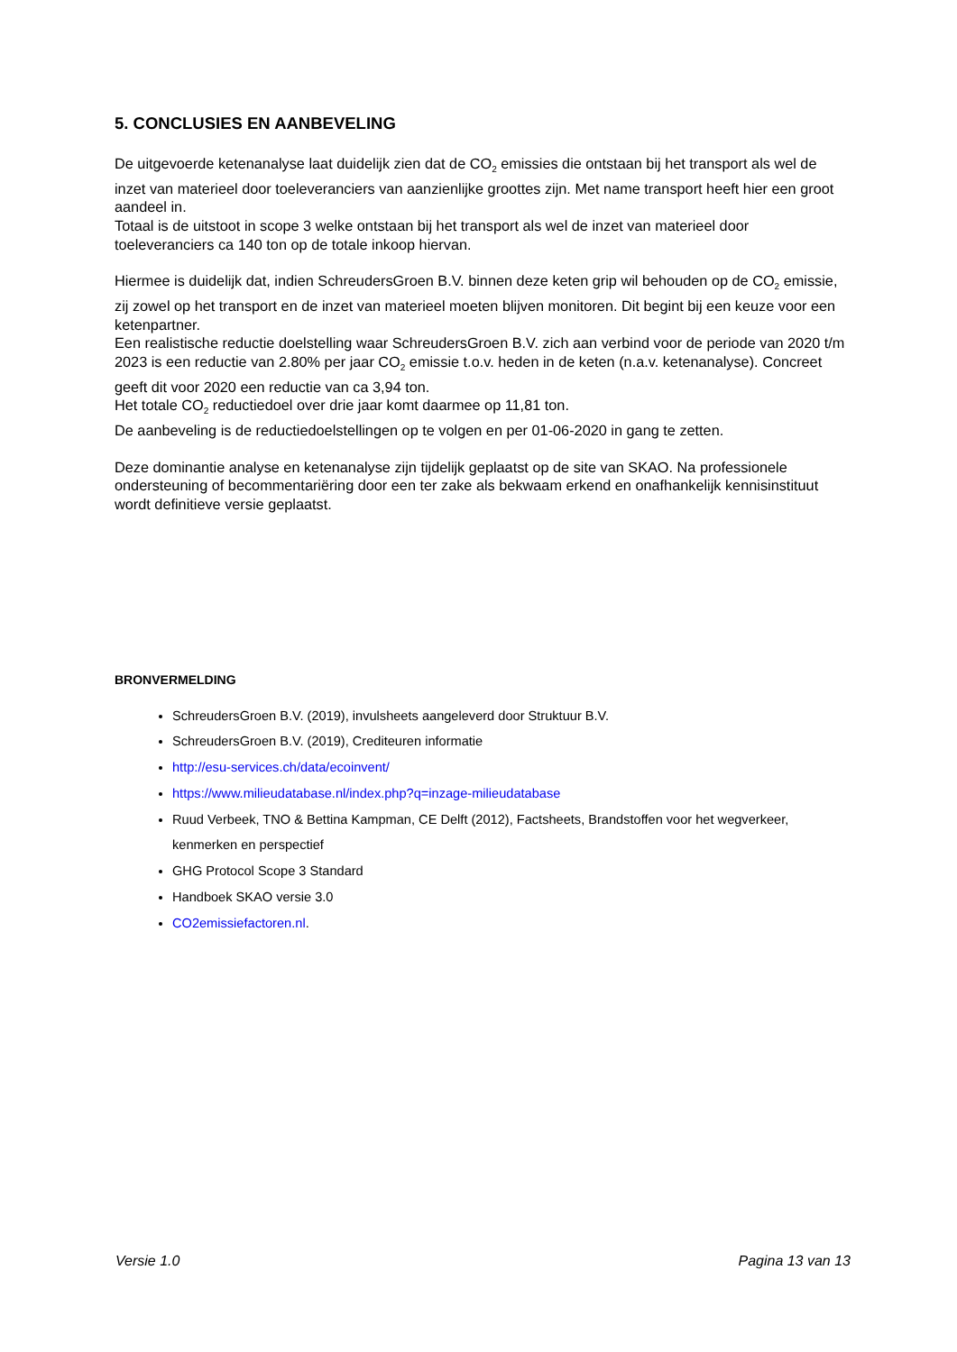5. CONCLUSIES EN AANBEVELING
De uitgevoerde ketenanalyse laat duidelijk zien dat de CO<sub>2</sub> emissies die ontstaan bij het transport als wel de inzet van materieel door toeleveranciers van aanzienlijke groottes zijn. Met name transport heeft hier een groot aandeel in.
Totaal is de uitstoot in scope 3 welke ontstaan bij het transport als wel de inzet van materieel door toeleveranciers ca 140 ton op de totale inkoop hiervan.
Hiermee is duidelijk dat, indien SchreudersGroen B.V. binnen deze keten grip wil behouden op de CO<sub>2</sub> emissie, zij zowel op het transport en de inzet van materieel moeten blijven monitoren. Dit begint bij een keuze voor een ketenpartner.
Een realistische reductie doelstelling waar SchreudersGroen B.V. zich aan verbind voor de periode van 2020 t/m 2023 is een reductie van 2.80% per jaar CO<sub>2</sub> emissie t.o.v. heden in de keten (n.a.v. ketenanalyse). Concreet geeft dit voor 2020 een reductie van ca 3,94 ton.
Het totale CO<sub>2</sub> reductiedoel over drie jaar komt daarmee op 11,81 ton.
De aanbeveling is de reductiedoelstellingen op te volgen en per 01-06-2020 in gang te zetten.
Deze dominantie analyse en ketenanalyse zijn tijdelijk geplaatst op de site van SKAO. Na professionele ondersteuning of becommentariëring door een ter zake als bekwaam erkend en onafhankelijk kennisinstituut wordt definitieve versie geplaatst.
BRONVERMELDING
SchreudersGroen B.V. (2019), invulsheets aangeleverd door Struktuur B.V.
SchreudersGroen B.V. (2019), Crediteuren informatie
http://esu-services.ch/data/ecoinvent/
https://www.milieudatabase.nl/index.php?q=inzage-milieudatabase
Ruud Verbeek, TNO & Bettina Kampman, CE Delft (2012), Factsheets, Brandstoffen voor het wegverkeer, kenmerken en perspectief
GHG Protocol Scope 3 Standard
Handboek SKAO versie 3.0
CO2emissiefactoren.nl.
Versie 1.0 Pagina 13 van 13